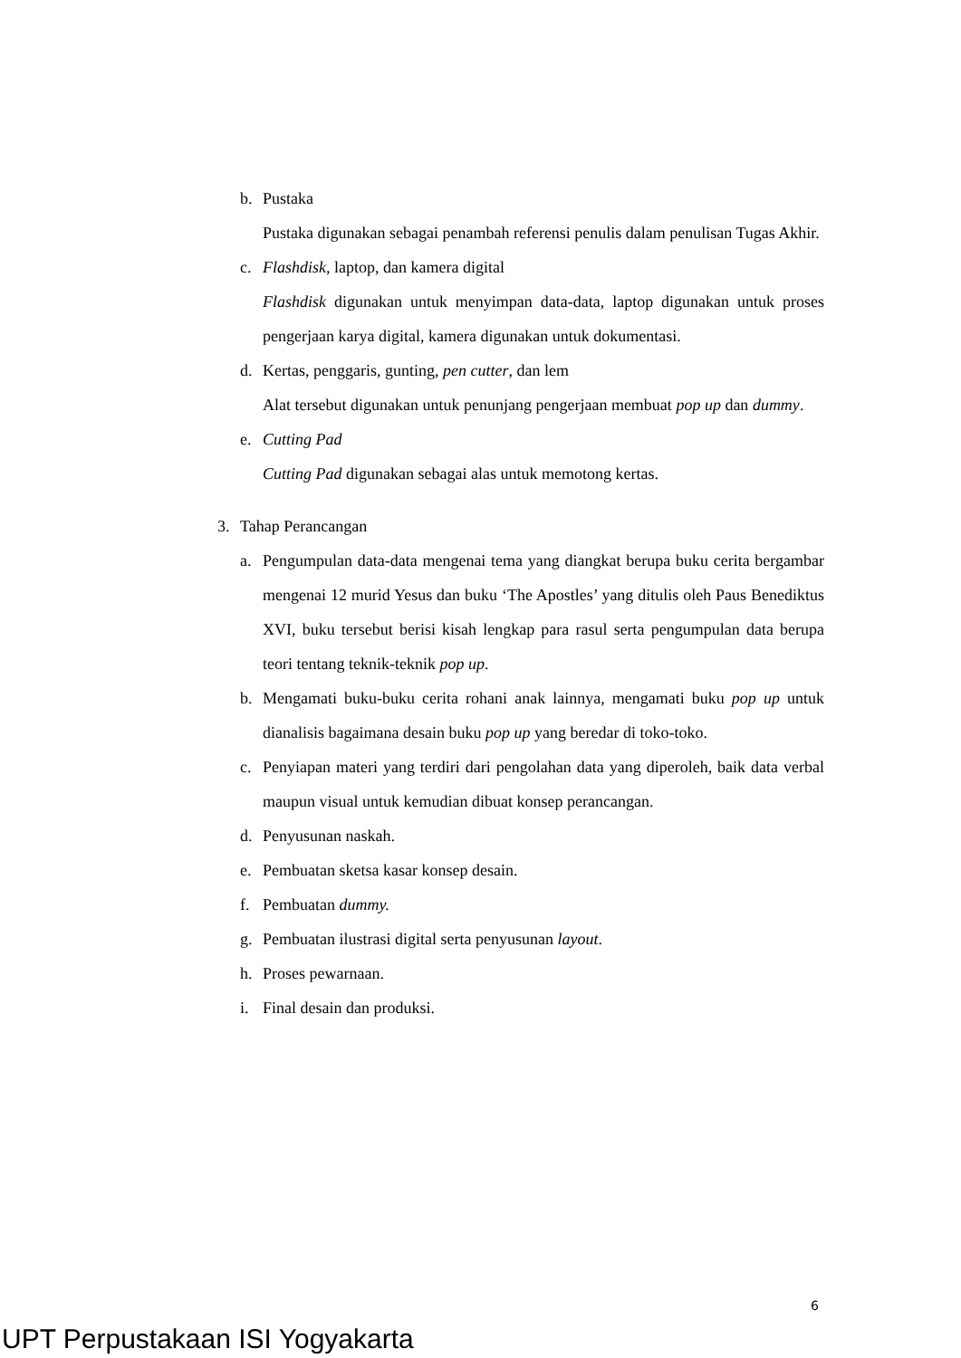b. Pustaka
Pustaka digunakan sebagai penambah referensi penulis dalam penulisan Tugas Akhir.
c. Flashdisk, laptop, dan kamera digital
Flashdisk digunakan untuk menyimpan data-data, laptop digunakan untuk proses pengerjaan karya digital, kamera digunakan untuk dokumentasi.
d. Kertas, penggaris, gunting, pen cutter, dan lem
Alat tersebut digunakan untuk penunjang pengerjaan membuat pop up dan dummy.
e. Cutting Pad
Cutting Pad digunakan sebagai alas untuk memotong kertas.
3. Tahap Perancangan
a. Pengumpulan data-data mengenai tema yang diangkat berupa buku cerita bergambar mengenai 12 murid Yesus dan buku ‘The Apostles’ yang ditulis oleh Paus Benediktus XVI, buku tersebut berisi kisah lengkap para rasul serta pengumpulan data berupa teori tentang teknik-teknik pop up.
b. Mengamati buku-buku cerita rohani anak lainnya, mengamati buku pop up untuk dianalisis bagaimana desain buku pop up yang beredar di toko-toko.
c. Penyiapan materi yang terdiri dari pengolahan data yang diperoleh, baik data verbal maupun visual untuk kemudian dibuat konsep perancangan.
d. Penyusunan naskah.
e. Pembuatan sketsa kasar konsep desain.
f. Pembuatan dummy.
g. Pembuatan ilustrasi digital serta penyusunan layout.
h. Proses pewarnaan.
i. Final desain dan produksi.
6
UPT Perpustakaan ISI Yogyakarta